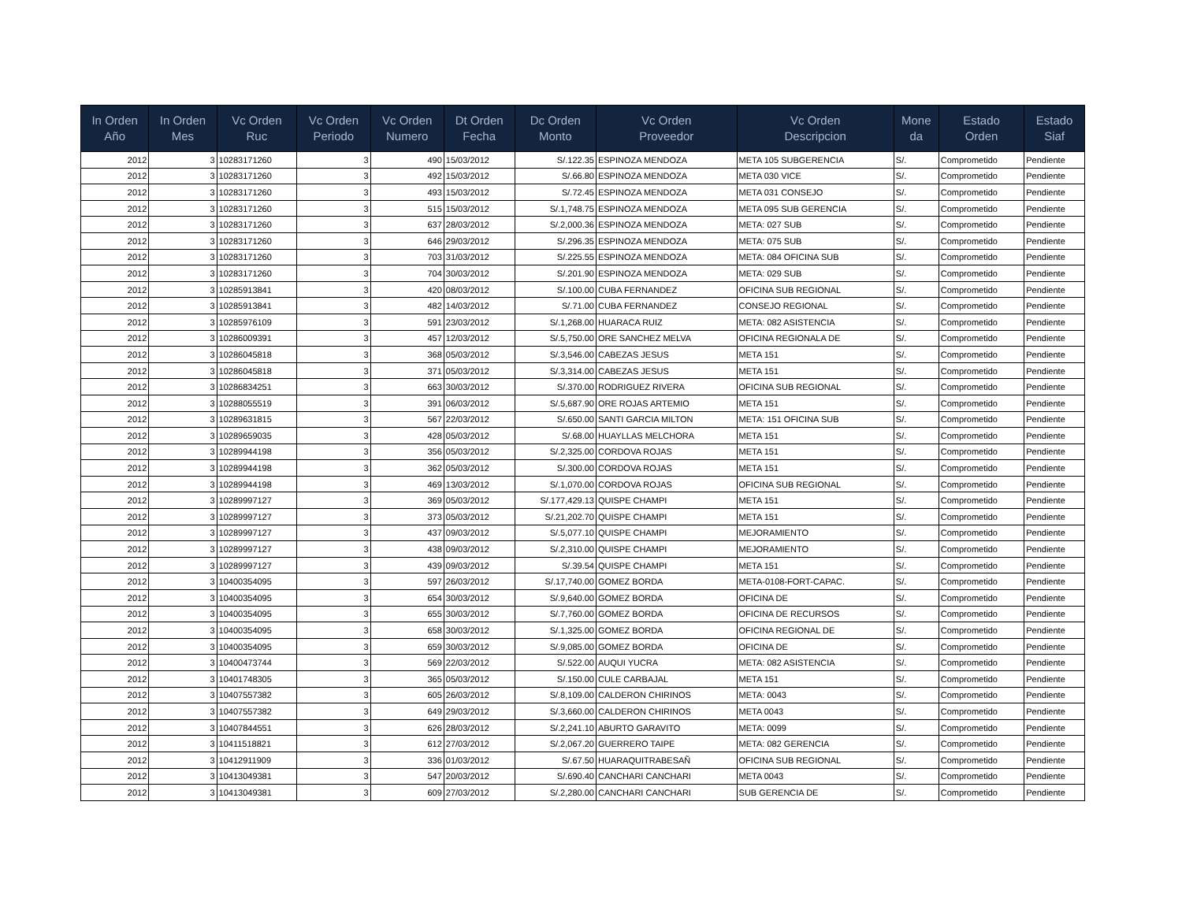| In Orden Año | In Orden Mes | Vc Orden Ruc | Vc Orden Periodo | Vc Orden Numero | Dt Orden Fecha | Dc Orden Monto | Vc Orden Proveedor | Vc Orden Descripcion | Mone da | Estado Orden | Estado Siaf |
| --- | --- | --- | --- | --- | --- | --- | --- | --- | --- | --- | --- |
| 2012 | 3 | 10283171260 | 3 | 490 | 15/03/2012 | S/.122.35 | ESPINOZA MENDOZA | META 105 SUBGERENCIA | S/. | Comprometido | Pendiente |
| 2012 | 3 | 10283171260 | 3 | 492 | 15/03/2012 | S/.66.80 | ESPINOZA MENDOZA | META 030 VICE | S/. | Comprometido | Pendiente |
| 2012 | 3 | 10283171260 | 3 | 493 | 15/03/2012 | S/.72.45 | ESPINOZA MENDOZA | META 031 CONSEJO | S/. | Comprometido | Pendiente |
| 2012 | 3 | 10283171260 | 3 | 515 | 15/03/2012 | S/.1,748.75 | ESPINOZA MENDOZA | META 095 SUB GERENCIA | S/. | Comprometido | Pendiente |
| 2012 | 3 | 10283171260 | 3 | 637 | 28/03/2012 | S/.2,000.36 | ESPINOZA MENDOZA | META: 027 SUB | S/. | Comprometido | Pendiente |
| 2012 | 3 | 10283171260 | 3 | 646 | 29/03/2012 | S/.296.35 | ESPINOZA MENDOZA | META: 075 SUB | S/. | Comprometido | Pendiente |
| 2012 | 3 | 10283171260 | 3 | 703 | 31/03/2012 | S/.225.55 | ESPINOZA MENDOZA | META: 084 OFICINA SUB | S/. | Comprometido | Pendiente |
| 2012 | 3 | 10283171260 | 3 | 704 | 30/03/2012 | S/.201.90 | ESPINOZA MENDOZA | META: 029 SUB | S/. | Comprometido | Pendiente |
| 2012 | 3 | 10285913841 | 3 | 420 | 08/03/2012 | S/.100.00 | CUBA FERNANDEZ | OFICINA SUB REGIONAL | S/. | Comprometido | Pendiente |
| 2012 | 3 | 10285913841 | 3 | 482 | 14/03/2012 | S/.71.00 | CUBA FERNANDEZ | CONSEJO REGIONAL | S/. | Comprometido | Pendiente |
| 2012 | 3 | 10285976109 | 3 | 591 | 23/03/2012 | S/.1,268.00 | HUARACA RUIZ | META: 082 ASISTENCIA | S/. | Comprometido | Pendiente |
| 2012 | 3 | 10286009391 | 3 | 457 | 12/03/2012 | S/.5,750.00 | ORE SANCHEZ MELVA | OFICINA REGIONALA DE | S/. | Comprometido | Pendiente |
| 2012 | 3 | 10286045818 | 3 | 368 | 05/03/2012 | S/.3,546.00 | CABEZAS JESUS | META 151 | S/. | Comprometido | Pendiente |
| 2012 | 3 | 10286045818 | 3 | 371 | 05/03/2012 | S/.3,314.00 | CABEZAS JESUS | META 151 | S/. | Comprometido | Pendiente |
| 2012 | 3 | 10286834251 | 3 | 663 | 30/03/2012 | S/.370.00 | RODRIGUEZ RIVERA | OFICINA SUB REGIONAL | S/. | Comprometido | Pendiente |
| 2012 | 3 | 10288055519 | 3 | 391 | 06/03/2012 | S/.5,687.90 | ORE ROJAS ARTEMIO | META 151 | S/. | Comprometido | Pendiente |
| 2012 | 3 | 10289631815 | 3 | 567 | 22/03/2012 | S/.650.00 | SANTI GARCIA MILTON | META: 151 OFICINA SUB | S/. | Comprometido | Pendiente |
| 2012 | 3 | 10289659035 | 3 | 428 | 05/03/2012 | S/.68.00 | HUAYLLAS MELCHORA | META 151 | S/. | Comprometido | Pendiente |
| 2012 | 3 | 10289944198 | 3 | 356 | 05/03/2012 | S/.2,325.00 | CORDOVA ROJAS | META 151 | S/. | Comprometido | Pendiente |
| 2012 | 3 | 10289944198 | 3 | 362 | 05/03/2012 | S/.300.00 | CORDOVA ROJAS | META 151 | S/. | Comprometido | Pendiente |
| 2012 | 3 | 10289944198 | 3 | 469 | 13/03/2012 | S/.1,070.00 | CORDOVA ROJAS | OFICINA SUB REGIONAL | S/. | Comprometido | Pendiente |
| 2012 | 3 | 10289997127 | 3 | 369 | 05/03/2012 | S/.177,429.13 | QUISPE CHAMPI | META 151 | S/. | Comprometido | Pendiente |
| 2012 | 3 | 10289997127 | 3 | 373 | 05/03/2012 | S/.21,202.70 | QUISPE CHAMPI | META 151 | S/. | Comprometido | Pendiente |
| 2012 | 3 | 10289997127 | 3 | 437 | 09/03/2012 | S/.5,077.10 | QUISPE CHAMPI | MEJORAMIENTO | S/. | Comprometido | Pendiente |
| 2012 | 3 | 10289997127 | 3 | 438 | 09/03/2012 | S/.2,310.00 | QUISPE CHAMPI | MEJORAMIENTO | S/. | Comprometido | Pendiente |
| 2012 | 3 | 10289997127 | 3 | 439 | 09/03/2012 | S/.39.54 | QUISPE CHAMPI | META 151 | S/. | Comprometido | Pendiente |
| 2012 | 3 | 10400354095 | 3 | 597 | 26/03/2012 | S/.17,740.00 | GOMEZ BORDA | META-0108-FORT-CAPAC. | S/. | Comprometido | Pendiente |
| 2012 | 3 | 10400354095 | 3 | 654 | 30/03/2012 | S/.9,640.00 | GOMEZ BORDA | OFICINA DE | S/. | Comprometido | Pendiente |
| 2012 | 3 | 10400354095 | 3 | 655 | 30/03/2012 | S/.7,760.00 | GOMEZ BORDA | OFICINA DE RECURSOS | S/. | Comprometido | Pendiente |
| 2012 | 3 | 10400354095 | 3 | 658 | 30/03/2012 | S/.1,325.00 | GOMEZ BORDA | OFICINA REGIONAL DE | S/. | Comprometido | Pendiente |
| 2012 | 3 | 10400354095 | 3 | 659 | 30/03/2012 | S/.9,085.00 | GOMEZ BORDA | OFICINA DE | S/. | Comprometido | Pendiente |
| 2012 | 3 | 10400473744 | 3 | 569 | 22/03/2012 | S/.522.00 | AUQUI YUCRA | META: 082 ASISTENCIA | S/. | Comprometido | Pendiente |
| 2012 | 3 | 10401748305 | 3 | 365 | 05/03/2012 | S/.150.00 | CULE CARBAJAL | META 151 | S/. | Comprometido | Pendiente |
| 2012 | 3 | 10407557382 | 3 | 605 | 26/03/2012 | S/.8,109.00 | CALDERON CHIRINOS | META: 0043 | S/. | Comprometido | Pendiente |
| 2012 | 3 | 10407557382 | 3 | 649 | 29/03/2012 | S/.3,660.00 | CALDERON CHIRINOS | META 0043 | S/. | Comprometido | Pendiente |
| 2012 | 3 | 10407844551 | 3 | 626 | 28/03/2012 | S/.2,241.10 | ABURTO GARAVITO | META: 0099 | S/. | Comprometido | Pendiente |
| 2012 | 3 | 10411518821 | 3 | 612 | 27/03/2012 | S/.2,067.20 | GUERRERO TAIPE | META: 082 GERENCIA | S/. | Comprometido | Pendiente |
| 2012 | 3 | 10412911909 | 3 | 336 | 01/03/2012 | S/.67.50 | HUARAQUITRABESAÑ | OFICINA SUB REGIONAL | S/. | Comprometido | Pendiente |
| 2012 | 3 | 10413049381 | 3 | 547 | 20/03/2012 | S/.690.40 | CANCHARI CANCHARI | META 0043 | S/. | Comprometido | Pendiente |
| 2012 | 3 | 10413049381 | 3 | 609 | 27/03/2012 | S/.2,280.00 | CANCHARI CANCHARI | SUB GERENCIA DE | S/. | Comprometido | Pendiente |